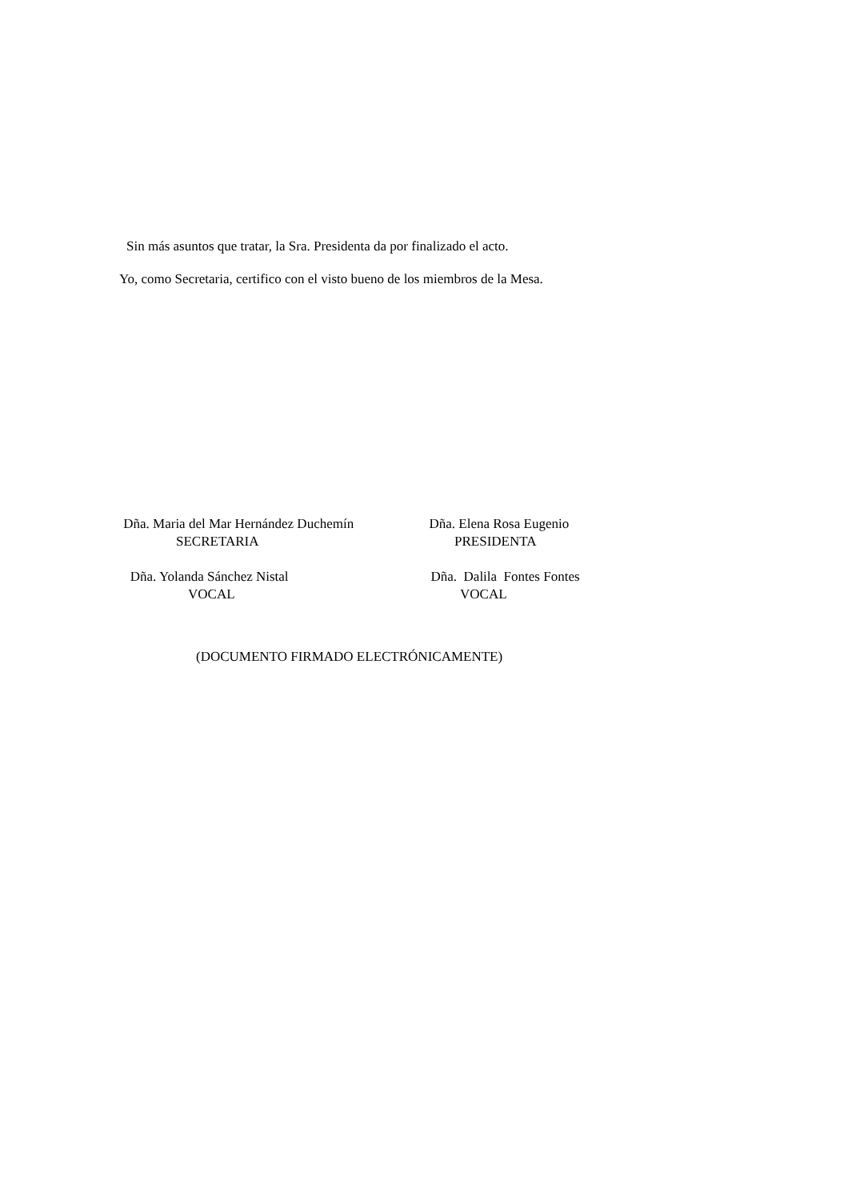Sin más asuntos que tratar, la Sra. Presidenta da por finalizado el acto.
Yo, como Secretaria, certifico con el visto bueno de los miembros de la Mesa.
Dña. Maria del Mar Hernández Duchemín
SECRETARIA
Dña. Elena Rosa Eugenio
PRESIDENTA
Dña. Yolanda Sánchez Nistal
VOCAL
Dña. Dalila Fontes Fontes
VOCAL
(DOCUMENTO FIRMADO ELECTRÓNICAMENTE)